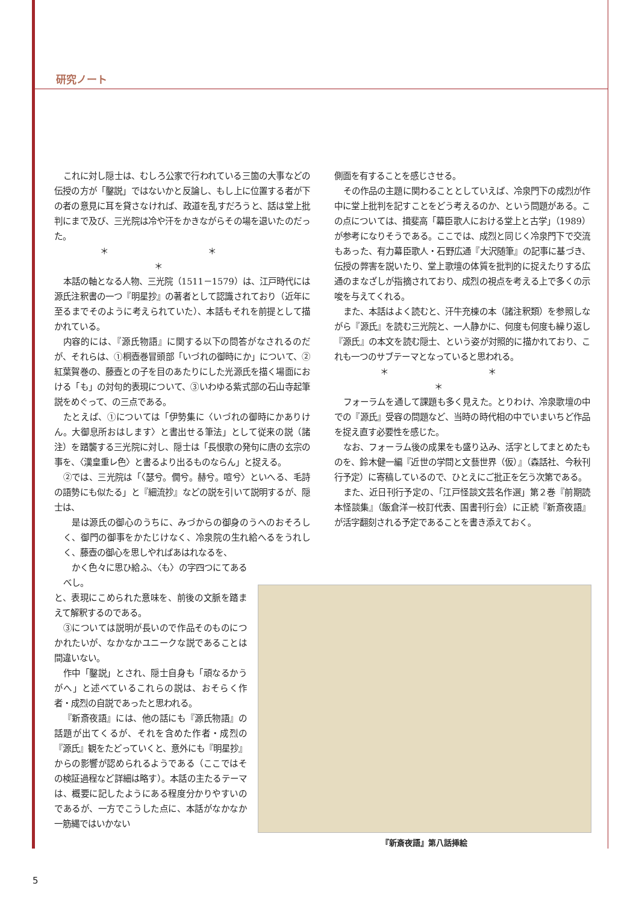研究ノート
これに対し隠士は、むしろ公家で行われている三箇の大事などの伝授の方が「鑿説」ではないかと反論し、もし上に位置する者が下の者の意見に耳を貸さなければ、政道を乱すだろうと、話は堂上批判にまで及び、三光院は冷や汗をかきながらその場を退いたのだった。
＊ ＊ ＊
本話の軸となる人物、三光院（1511－1579）は、江戸時代には源氏注釈書の一つ『明星抄』の著者として認識されており（近年に至るまでそのように考えられていた）、本話もそれを前提として描かれている。
内容的には、『源氏物語』に関する以下の問答がなされるのだが、それらは、①桐壺巻冒頭部「いづれの御時にか」について、②紅葉賀巻の、藤壺との子を目のあたりにした光源氏を描く場面における「も」の対句的表現について、③いわゆる紫式部の石山寺起筆説をめぐって、の三点である。
たとえば、①については「伊勢集に〈いづれの御時にかありけん。大御息所おはします〉と書出せる筆法」として従来の説（諸注）を踏襲する三光院に対し、隠士は「長恨歌の発句に唐の玄宗の事を、〈漢皇重レ色〉と書るより出るものならん」と捉える。
②では、三光院は「〈瑟兮。僩兮。赫兮。喧兮〉といへる、毛詩の語勢にも似たる」と『細流抄』などの説を引いて説明するが、隠士は、
是は源氏の御心のうちに、みづからの御身のうへのおそろしく、御門の御事をかたじけなく、冷泉院の生れ給へるをうれしく、藤壺の御心を思しやればあはれなるを、
かく色々に思ひ給ふ、〈も〉の字四つにてあるべし。
と、表現にこめられた意味を、前後の文脈を踏まえて解釈するのである。
③については説明が長いので作品そのものにつかれたいが、なかなかユニークな説であることは間違いない。
作中「鑿説」とされ、隠士自身も「頑なるかうがへ」と述べているこれらの説は、おそらく作者・成烈の自説であったと思われる。
『新斎夜語』には、他の話にも『源氏物語』の話題が出てくるが、それを含めた作者・成烈の『源氏』観をたどっていくと、意外にも『明星抄』からの影響が認められるようである（ここではその検証過程など詳細は略す）。本話の主たるテーマは、概要に記したようにある程度分かりやすいのであるが、一方でこうした点に、本話がなかなか一筋縄ではいかない
側面を有することを感じさせる。
その作品の主題に関わることとしていえば、冷泉門下の成烈が作中に堂上批判を記すことをどう考えるのか、という問題がある。この点については、揖斐高「幕臣歌人における堂上と古学」（1989）が参考になりそうである。ここでは、成烈と同じく冷泉門下で交流もあった、有力幕臣歌人・石野広通『大沢随筆』の記事に基づき、伝授の弊害を説いたり、堂上歌壇の体質を批判的に捉えたりする広通のまなざしが指摘されており、成烈の視点を考える上で多くの示唆を与えてくれる。
また、本話はよく読むと、汗牛充棟の本（諸注釈類）を参照しながら『源氏』を読む三光院と、一人静かに、何度も何度も繰り返し『源氏』の本文を読む隠士、という姿が対照的に描かれており、これも一つのサブテーマとなっていると思われる。
＊ ＊ ＊
フォーラムを通して課題も多く見えた。とりわけ、冷泉歌壇の中での『源氏』受容の問題など、当時の時代相の中でいまいちど作品を捉え直す必要性を感じた。
なお、フォーラム後の成果をも盛り込み、活字としてまとめたものを、鈴木健一編『近世の学問と文藝世界（仮）』（森話社、今秋刊行予定）に寄稿しているので、ひとえにご批正を乞う次第である。
また、近日刊行予定の、「江戸怪談文芸名作選」第２巻『前期読本怪談集』（飯倉洋一校訂代表、国書刊行会）に正続『新斎夜語』が活字翻刻される予定であることを書き添えておく。
『新斎夜語』第八話挿絵
5